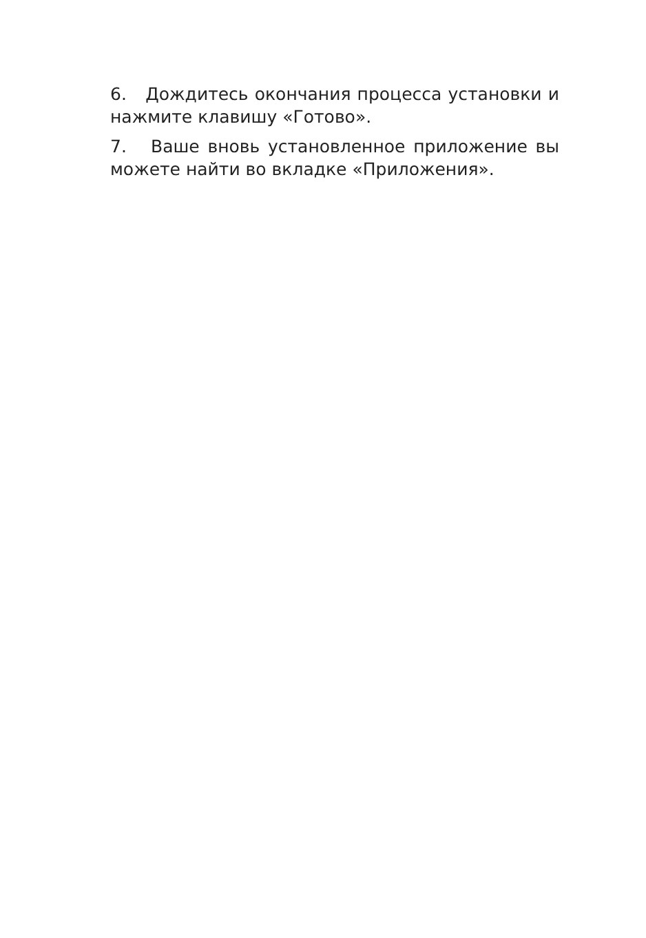6. Дождитесь окончания процесса установки и нажмите клавишу «Готово».
7. Ваше вновь установленное приложение вы можете найти во вкладке «Приложения».